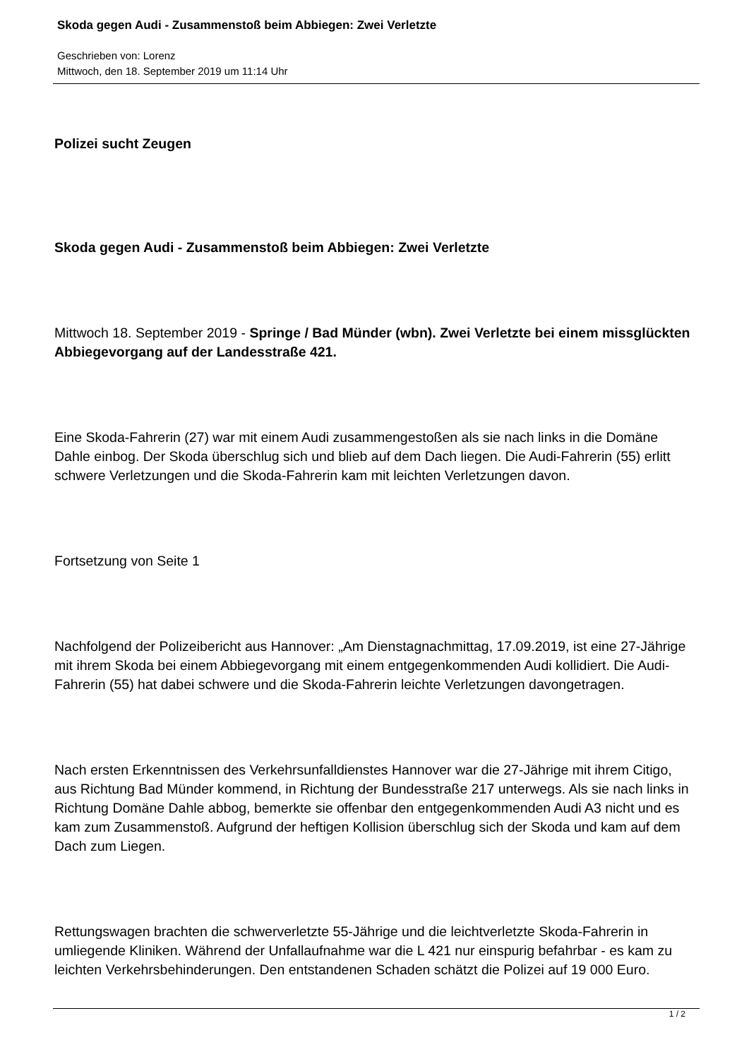Skoda gegen Audi - Zusammenstoß beim Abbiegen: Zwei Verletzte
Geschrieben von: Lorenz
Mittwoch, den 18. September 2019 um 11:14 Uhr
Polizei sucht Zeugen
Skoda gegen Audi - Zusammenstoß beim Abbiegen: Zwei Verletzte
Mittwoch 18. September 2019 - Springe / Bad Münder (wbn). Zwei Verletzte bei einem missglückten Abbiegevorgang auf der Landesstraße 421.
Eine Skoda-Fahrerin (27) war mit einem Audi zusammengestoßen als sie nach links in die Domäne Dahle einbog. Der Skoda überschlug sich und blieb auf dem Dach liegen. Die Audi-Fahrerin (55) erlitt schwere Verletzungen und die Skoda-Fahrerin kam mit leichten Verletzungen davon.
Fortsetzung von Seite 1
Nachfolgend der Polizeibericht aus Hannover: „Am Dienstagnachmittag, 17.09.2019, ist eine 27-Jährige mit ihrem Skoda bei einem Abbiegevorgang mit einem entgegenkommenden Audi kollidiert. Die Audi-Fahrerin (55) hat dabei schwere und die Skoda-Fahrerin leichte Verletzungen davongetragen.
Nach ersten Erkenntnissen des Verkehrsunfalldienstes Hannover war die 27-Jährige mit ihrem Citigo, aus Richtung Bad Münder kommend, in Richtung der Bundesstraße 217 unterwegs. Als sie nach links in Richtung Domäne Dahle abbog, bemerkte sie offenbar den entgegenkommenden Audi A3 nicht und es kam zum Zusammenstoß. Aufgrund der heftigen Kollision überschlug sich der Skoda und kam auf dem Dach zum Liegen.
Rettungswagen brachten die schwerverletzte 55-Jährige und die leichtverletzte Skoda-Fahrerin in umliegende Kliniken. Während der Unfallaufnahme war die L 421 nur einspurig befahrbar - es kam zu leichten Verkehrsbehinderungen. Den entstandenen Schaden schätzt die Polizei auf 19 000 Euro.
1 / 2